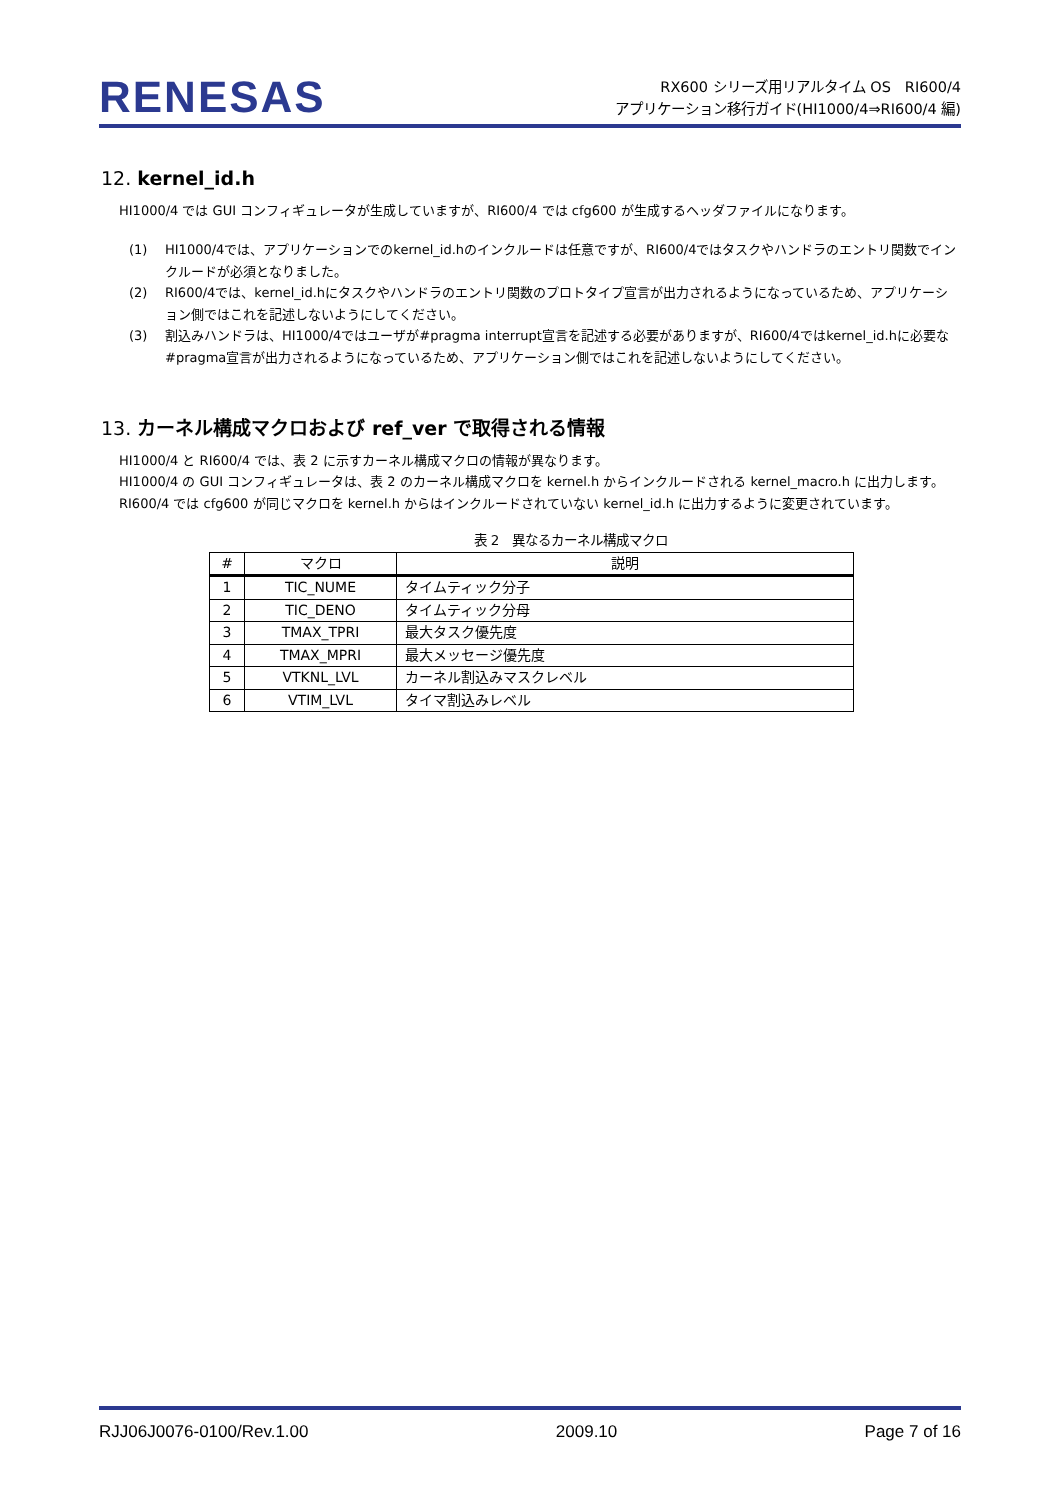RENESAS
RX600 シリーズ用リアルタイム OS　RI600/4
アプリケーション移行ガイド(HI1000/4⇒RI600/4 編)
12. kernel_id.h
HI1000/4 では GUI コンフィギュレータが生成していますが、RI600/4 では cfg600 が生成するヘッダファイルになります。
(1) HI1000/4では、アプリケーションでのkernel_id.hのインクルードは任意ですが、RI600/4ではタスクやハンドラのエントリ関数でインクルードが必須となりました。
(2) RI600/4では、kernel_id.hにタスクやハンドラのエントリ関数のプロトタイプ宣言が出力されるようになっているため、アプリケーション側ではこれを記述しないようにしてください。
(3) 割込みハンドラは、HI1000/4ではユーザが#pragma interrupt宣言を記述する必要がありますが、RI600/4ではkernel_id.hに必要な#pragma宣言が出力されるようになっているため、アプリケーション側ではこれを記述しないようにしてください。
13. カーネル構成マクロおよび ref_ver で取得される情報
HI1000/4 と RI600/4 では、表 2 に示すカーネル構成マクロの情報が異なります。
HI1000/4 の GUI コンフィギュレータは、表 2 のカーネル構成マクロを kernel.h からインクルードされる kernel_macro.h に出力します。RI600/4 では cfg600 が同じマクロを kernel.h からはインクルードされていない kernel_id.h に出力するように変更されています。
表 2　異なるカーネル構成マクロ
| # | マクロ | 説明 |
| --- | --- | --- |
| 1 | TIC_NUME | タイムティック分子 |
| 2 | TIC_DENO | タイムティック分母 |
| 3 | TMAX_TPRI | 最大タスク優先度 |
| 4 | TMAX_MPRI | 最大メッセージ優先度 |
| 5 | VTKNL_LVL | カーネル割込みマスクレベル |
| 6 | VTIM_LVL | タイマ割込みレベル |
RJJ06J0076-0100/Rev.1.00 2009.10 Page 7 of 16